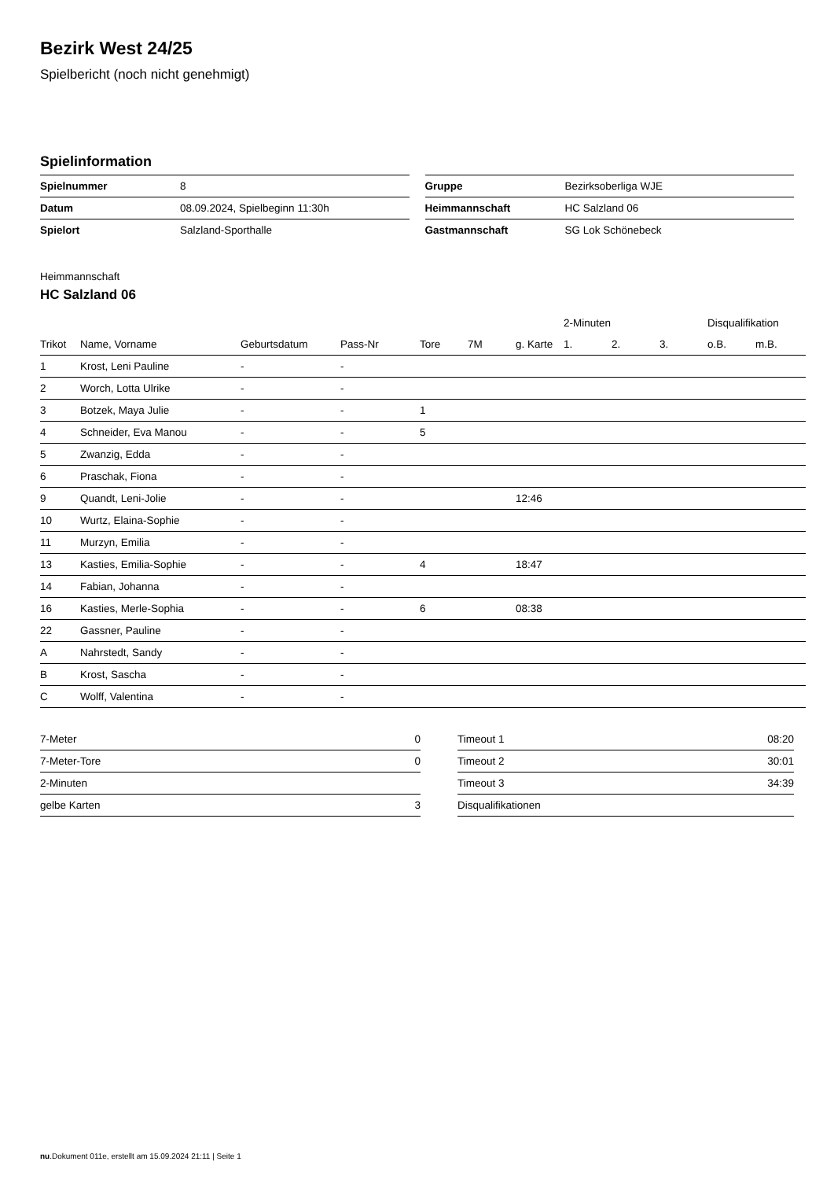Bezirk West 24/25
Spielbericht (noch nicht genehmigt)
Spielinformation
| Spielnummer | 8 |
| Datum | 08.09.2024, Spielbeginn 11:30h |
| Spielort | Salzland-Sporthalle |
| Gruppe | Bezirksoberliga WJE |
| Heimmannschaft | HC Salzland 06 |
| Gastmannschaft | SG Lok Schönebeck |
Heimmannschaft
HC Salzland 06
| | | | | | | | 2-Minuten | | | Disqualifikation | |
| --- | --- | --- | --- | --- | --- | --- | --- | --- | --- | --- | --- |
| Trikot | Name, Vorname | Geburtsdatum | Pass-Nr | Tore | 7M | g. Karte | 1. | 2. | 3. | o.B. | m.B. |
| 1 | Krost, Leni Pauline | - | - | | | | | | | | |
| 2 | Worch, Lotta Ulrike | - | - | | | | | | | | |
| 3 | Botzek, Maya Julie | - | - | 1 | | | | | | | |
| 4 | Schneider, Eva Manou | - | - | 5 | | | | | | | |
| 5 | Zwanzig, Edda | - | - | | | | | | | | |
| 6 | Praschak, Fiona | - | - | | | | | | | | |
| 9 | Quandt, Leni-Jolie | - | - | | | 12:46 | | | | | |
| 10 | Wurtz, Elaina-Sophie | - | - | | | | | | | | |
| 11 | Murzyn, Emilia | - | - | | | | | | | | |
| 13 | Kasties, Emilia-Sophie | - | - | 4 | | 18:47 | | | | | |
| 14 | Fabian, Johanna | - | - | | | | | | | | |
| 16 | Kasties, Merle-Sophia | - | - | 6 | | 08:38 | | | | | |
| 22 | Gassner, Pauline | - | - | | | | | | | | |
| A | Nahrstedt, Sandy | - | - | | | | | | | | |
| B | Krost, Sascha | - | - | | | | | | | | |
| C | Wolff, Valentina | - | - | | | | | | | | |
| 7-Meter | 0 |
| 7-Meter-Tore | 0 |
| 2-Minuten | |
| gelbe Karten | 3 |
| Timeout 1 | 08:20 |
| Timeout 2 | 30:01 |
| Timeout 3 | 34:39 |
| Disqualifikationen | |
nu.Dokument 011e, erstellt am 15.09.2024 21:11 | Seite 1